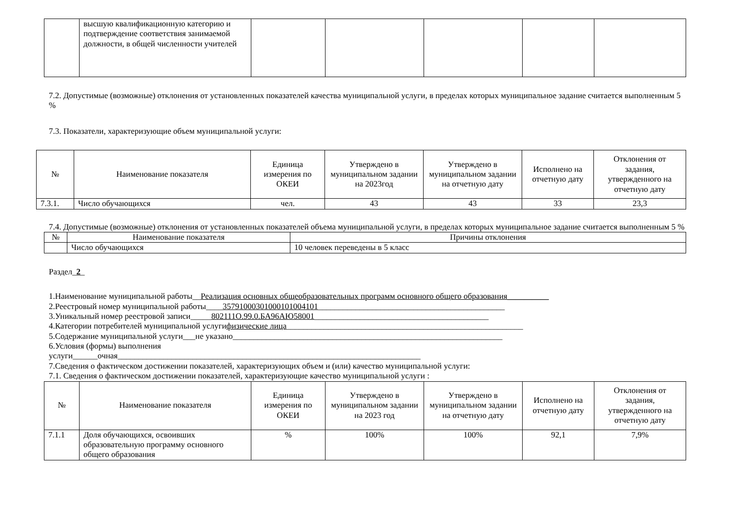| | высшую квалификационную категорию и подтверждение соответствия занимаемой должности, в общей численности учителей | | | | | |
7.2. Допустимые (возможные) отклонения от установленных показателей качества муниципальной услуги, в пределах которых муниципальное задание считается выполненным 5 %
7.3. Показатели, характеризующие объем муниципальной услуги:
| № | Наименование показателя | Единица измерения по ОКЕИ | Утверждено в муниципальном задании на 2023год | Утверждено в муниципальном задании на отчетную дату | Исполнено на отчетную дату | Отклонения от задания, утвержденного на отчетную дату |
| --- | --- | --- | --- | --- | --- | --- |
| 7.3.1. | Число обучающихся | чел. | 43 | 43 | 33 | 23,3 |
7.4. Допустимые (возможные) отклонения от установленных показателей объема муниципальной услуги, в пределах которых муниципальное задание считается выполненным 5 %
| № | Наименование показателя | Причины отклонения |
| --- | --- | --- |
| | Число обучающихся | 10 человек переведены в 5 класс |
Раздел_2_
1.Наименование муниципальной работы__Реализация основных общеобразовательных программ основного общего образования__________
2.Реестровый номер муниципальной работы____35791000301000101004101_____________________________________________
3.Уникальный номер реестровой записи_____802111О.99.0.БА96АЮ58001__________________________________________
4.Категории потребителей муниципальной услугифизические лица_________________________________________________________
5.Содержание муниципальной услуги___не указано_________________________________________________________________
6.Условия (формы) выполнения
услуги______очная_________________________________________________________________________
7.Сведения о фактическом достижении показателей, характеризующих объем и (или) качество муниципальной услуги:
7.1. Сведения о фактическом достижении показателей, характеризующие качество муниципальной услуги :
| № | Наименование показателя | Единица измерения по ОКЕИ | Утверждено в муниципальном задании на 2023 год | Утверждено в муниципальном задании на отчетную дату | Исполнено на отчетную дату | Отклонения от задания, утвержденного на отчетную дату |
| --- | --- | --- | --- | --- | --- | --- |
| 7.1.1 | Доля обучающихся, освоивших образовательную программу основного общего образования | % | 100% | 100% | 92,1 | 7,9% |